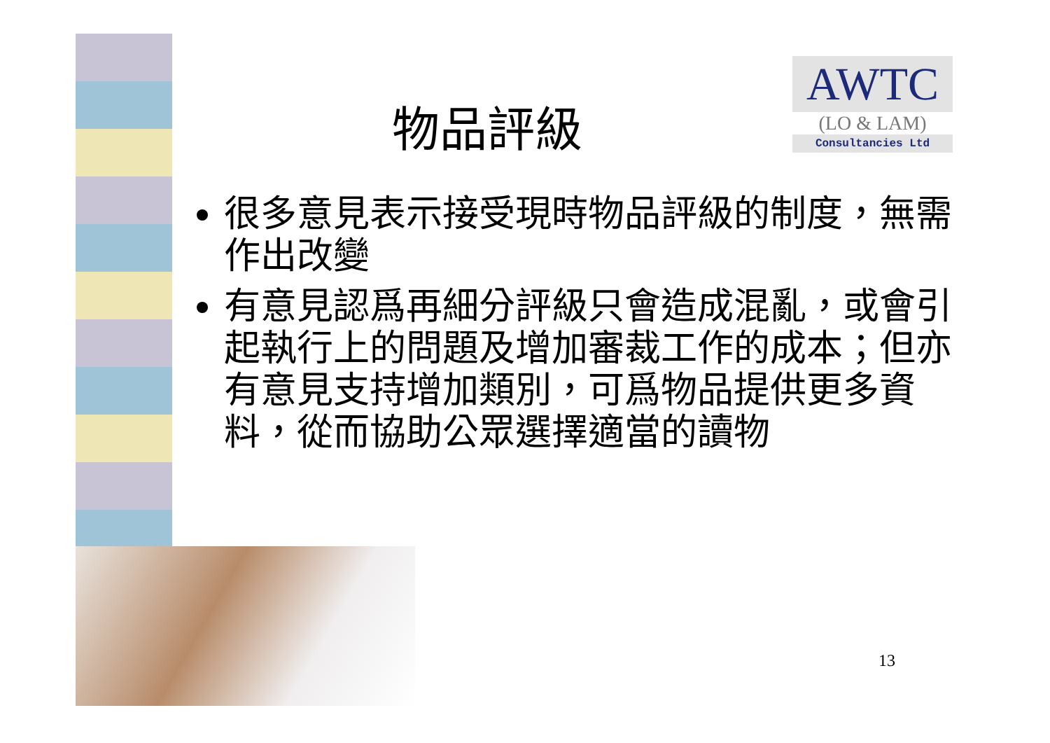AWTC
(LO & LAM)
Consultancies Ltd
物品評級
很多意見表示接受現時物品評級的制度，無需作出改變
有意見認爲再細分評級只會造成混亂，或會引起執行上的問題及增加審裁工作的成本；但亦有意見支持增加類別，可爲物品提供更多資料，從而協助公眾選擇適當的讀物
13